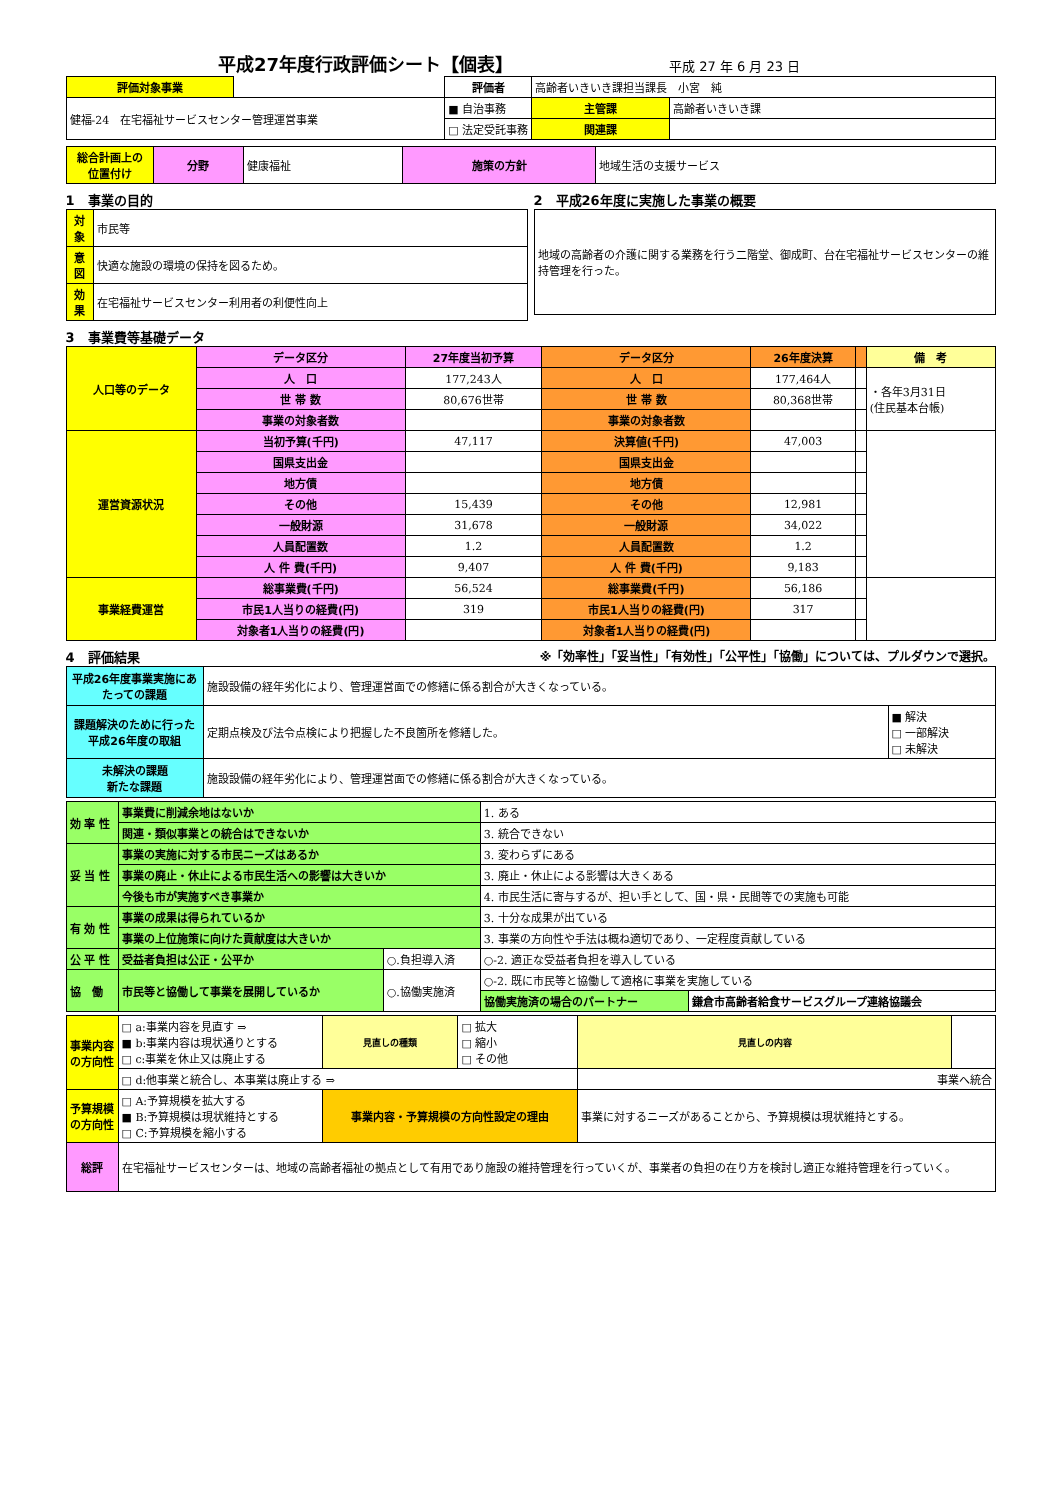平成27年度行政評価シート【個表】
平成 27 年 6 月 23 日
| 評価対象事業 | | 評価者 | 高齢者いきいき課担当課長 小宮 純 | |
| 健福-24 在宅福祉サービスセンター管理運営事業 | | ■ 自治事務 | 主管課 | 高齢者いきいき課 |
| | | □ 法定受託事務 | 関連課 | |
| 総合計画上の 位置付け | 分野 | 健康福祉 | 施策の方針 | 地域生活の支援サービス |
1　事業の目的
| 対象 | 市民等 |
| 意図 | 快適な施設の環境の保持を図るため。 |
| 効果 | 在宅福祉サービスセンター利用者の利便性向上 |
2　平成26年度に実施した事業の概要
| 地域の高齢者の介護に関する業務を行う二階堂、御成町、台在宅福祉サービスセンターの維持管理を行った。 |
3　事業費等基礎データ
| 人口等のデータ | データ区分 | 27年度当初予算 | データ区分 | 26年度決算 | | 備 考 |
| | 人 口 | 177,243人 | 人 口 | 177,464人 | | ・各年3月31日 (住民基本台帳) |
| | 世 帯 数 | 80,676世帯 | 世 帯 数 | 80,368世帯 | | |
| | 事業の対象者数 | | 事業の対象者数 | | | |
| 運営資源状況 | 当初予算(千円) | 47,117 | 決算値(千円) | 47,003 | | |
| | 国県支出金 | | 国県支出金 | | | |
| | 地方債 | | 地方債 | | | |
| | その他 | 15,439 | その他 | 12,981 | | |
| | 一般財源 | 31,678 | 一般財源 | 34,022 | | |
| | 人員配置数 | 1.2 | 人員配置数 | 1.2 | | |
| | 人 件 費(千円) | 9,407 | 人 件 費(千円) | 9,183 | | |
| 事業経費運営 | 総事業費(千円) | 56,524 | 総事業費(千円) | 56,186 | | |
| | 市民1人当りの経費(円) | 319 | 市民1人当りの経費(円) | 317 | | |
| | 対象者1人当りの経費(円) | | 対象者1人当りの経費(円) | | | |
4　評価結果 ※「効率性」「妥当性」「有効性」「公平性」「協働」については、プルダウンで選択。
| 平成26年度事業実施にあたっての課題 | 施設設備の経年劣化により、管理運営面での修繕に係る割合が大きくなっている。 | |
| 課題解決のために行った平成26年度の取組 | 定期点検及び法令点検により把握した不良箇所を修繕した。 | ■ 解決 □ 一部解決 □ 未解決 |
| 未解決の課題 新たな課題 | 施設設備の経年劣化により、管理運営面での修繕に係る割合が大きくなっている。 | |
| 効 率 性 | 事業費に削減余地はないか | | 1. ある | |
| | 関連・類似事業との統合はできないか | | 3. 統合できない | |
| 妥 当 性 | 事業の実施に対する市民ニーズはあるか | | 3. 変わらずにある | |
| | 事業の廃止・休止による市民生活への影響は大きいか | | 3. 廃止・休止による影響は大きくある | |
| | 今後も市が実施すべき事業か | | 4. 市民生活に寄与するが、担い手として、国・県・民間等での実施も可能 | |
| 有 効 性 | 事業の成果は得られているか | | 3. 十分な成果が出ている | |
| | 事業の上位施策に向けた貢献度は大きいか | | 3. 事業の方向性や手法は概ね適切であり、一定程度貢献している | |
| 公 平 性 | 受益者負担は公正・公平か | ○.負担導入済 | ○-2. 適正な受益者負担を導入している | |
| 協 働 | 市民等と協働して事業を展開しているか | ○.協働実施済 | ○-2. 既に市民等と協働して適格に事業を実施している | |
| | | | 協働実施済の場合のパートナー | 鎌倉市高齢者給食サービスグループ連絡協議会 |
| 事業内容の方向性 | □ a:事業内容を見直す ⇒ ■ b:事業内容は現状通りとする □ c:事業を休止又は廃止する | 見直しの種類 | □ 拡大 □ 縮小 □ その他 | 見直しの内容 | |
| | □ d:他事業と統合し、本事業は廃止する ⇒ | | | 事業へ統合 | |
| 予算規模の方向性 | □ A:予算規模を拡大する ■ B:予算規模は現状維持とする □ C:予算規模を縮小する | 事業内容・予算規模の方向性設定の理由 | | 事業に対するニーズがあることから、予算規模は現状維持とする。 | |
| 総評 | 在宅福祉サービスセンターは、地域の高齢者福祉の拠点として有用であり施設の維持管理を行っていくが、事業者の負担の在り方を検討し適正な維持管理を行っていく。 | | | | |